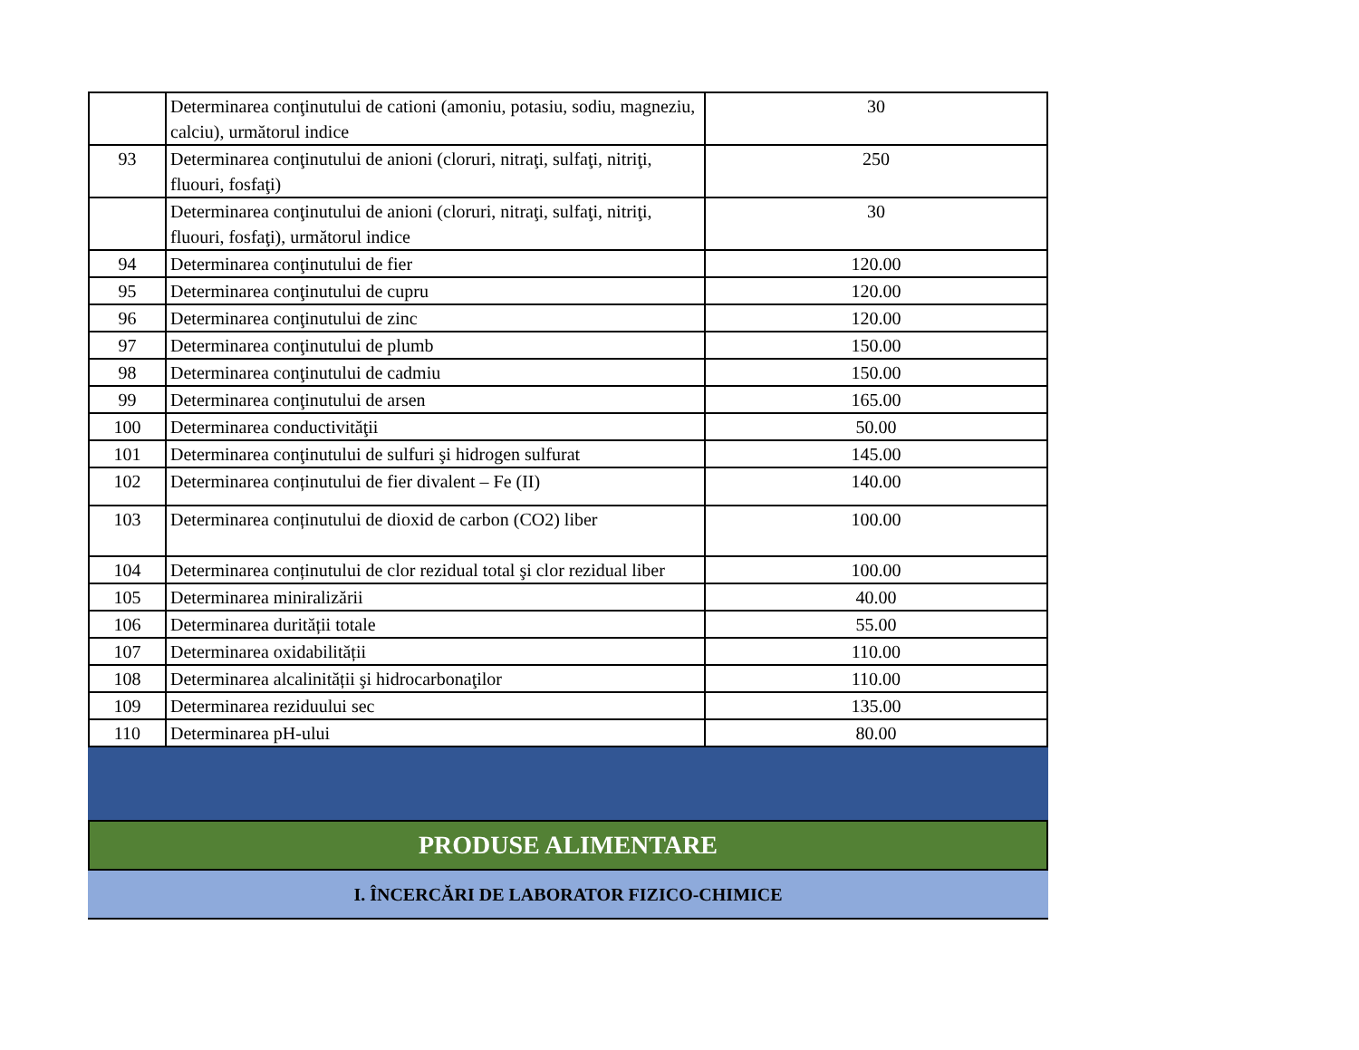| | Determinarea conţinutului de cationi (amoniu, potasiu, sodiu, magneziu, calciu), următorul indice | 30 |
| 93 | Determinarea conţinutului de anioni (cloruri, nitraţi, sulfaţi, nitriţi, fluouri, fosfaţi) | 250 |
| | Determinarea conţinutului de anioni (cloruri, nitraţi, sulfaţi, nitriţi, fluouri, fosfaţi), următorul indice | 30 |
| 94 | Determinarea conţinutului de fier | 120.00 |
| 95 | Determinarea conţinutului de cupru | 120.00 |
| 96 | Determinarea conţinutului de zinc | 120.00 |
| 97 | Determinarea conţinutului de plumb | 150.00 |
| 98 | Determinarea conţinutului de cadmiu | 150.00 |
| 99 | Determinarea conţinutului de arsen | 165.00 |
| 100 | Determinarea conductivităţii | 50.00 |
| 101 | Determinarea conţinutului de sulfuri şi hidrogen sulfurat | 145.00 |
| 102 | Determinarea conținutului de fier divalent – Fe (II) | 140.00 |
| 103 | Determinarea conținutului de dioxid de carbon (CO2) liber | 100.00 |
| 104 | Determinarea conținutului de clor rezidual total şi clor rezidual liber | 100.00 |
| 105 | Determinarea miniralizării | 40.00 |
| 106 | Determinarea durității totale | 55.00 |
| 107 | Determinarea oxidabilității | 110.00 |
| 108 | Determinarea alcalinității şi hidrocarbonaţilor | 110.00 |
| 109 | Determinarea reziduului sec | 135.00 |
| 110 | Determinarea pH-ului | 80.00 |
PRODUSE ALIMENTARE
I. ÎNCERCĂRI DE LABORATOR FIZICO-CHIMICE